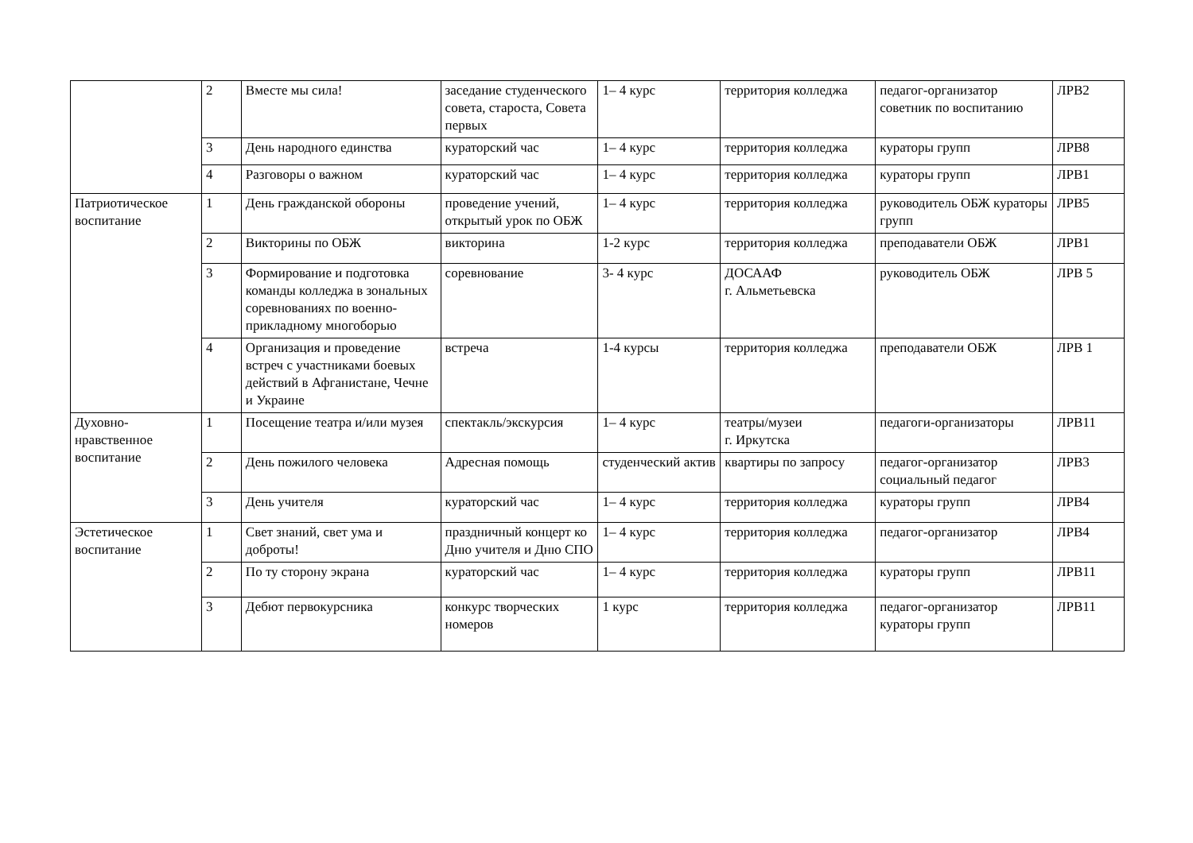| | 2 | Вместе мы сила! | заседание студенческого совета, староста, Совета первых | 1– 4 курс | территория колледжа | педагог-организатор советник по воспитанию | ЛРВ2 |
| | 3 | День народного единства | кураторский час | 1– 4 курс | территория колледжа | кураторы групп | ЛРВ8 |
| | 4 | Разговоры о важном | кураторский час | 1– 4 курс | территория колледжа | кураторы групп | ЛРВ1 |
| Патриотическое воспитание | 1 | День гражданской обороны | проведение учений, открытый урок по ОБЖ | 1– 4 курс | территория колледжа | руководитель ОБЖ кураторы групп | ЛРВ5 |
| | 2 | Викторины по ОБЖ | викторина | 1-2 курс | территория колледжа | преподаватели ОБЖ | ЛРВ1 |
| | 3 | Формирование и подготовка команды колледжа в зональных соревнованиях по военно-прикладному многоборью | соревнование | 3- 4 курс | ДОСААФ г. Альметьевска | руководитель ОБЖ | ЛРВ 5 |
| | 4 | Организация и проведение встреч с участниками боевых действий в Афганистане, Чечне и Украине | встреча | 1-4 курсы | территория колледжа | преподаватели ОБЖ | ЛРВ 1 |
| Духовно-нравственное воспитание | 1 | Посещение театра и/или музея | спектакль/экскурсия | 1– 4 курс | театры/музеи г. Иркутска | педагоги-организаторы | ЛРВ11 |
| | 2 | День пожилого человека | Адресная помощь | студенческий актив | квартиры по запросу | педагог-организатор социальный педагог | ЛРВ3 |
| | 3 | День учителя | кураторский час | 1– 4 курс | территория колледжа | кураторы групп | ЛРВ4 |
| Эстетическое воспитание | 1 | Свет знаний, свет ума и доброты! | праздничный концерт ко Дню учителя и Дню СПО | 1– 4 курс | территория колледжа | педагог-организатор | ЛРВ4 |
| | 2 | По ту сторону экрана | кураторский час | 1– 4 курс | территория колледжа | кураторы групп | ЛРВ11 |
| | 3 | Дебют первокурсника | конкурс творческих номеров | 1 курс | территория колледжа | педагог-организатор кураторы групп | ЛРВ11 |